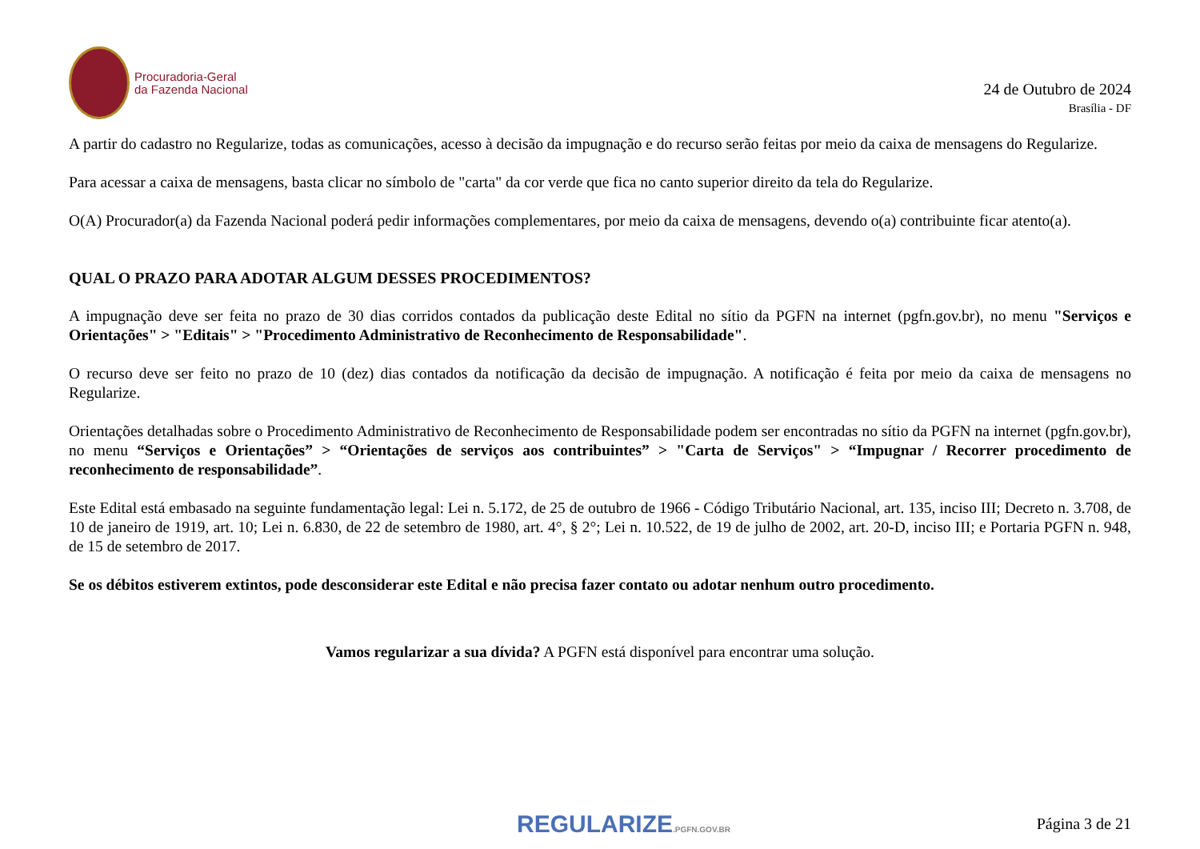Procuradoria-Geral
da Fazenda Nacional
24 de Outubro de 2024
Brasília - DF
A partir do cadastro no Regularize, todas as comunicações, acesso à decisão da impugnação e do recurso serão feitas por meio da caixa de mensagens do Regularize.
Para acessar a caixa de mensagens, basta clicar no símbolo de "carta" da cor verde que fica no canto superior direito da tela do Regularize.
O(A) Procurador(a) da Fazenda Nacional poderá pedir informações complementares, por meio da caixa de mensagens, devendo o(a) contribuinte ficar atento(a).
QUAL O PRAZO PARA ADOTAR ALGUM DESSES PROCEDIMENTOS?
A impugnação deve ser feita no prazo de 30 dias corridos contados da publicação deste Edital no sítio da PGFN na internet (pgfn.gov.br), no menu "Serviços e Orientações" > "Editais" > "Procedimento Administrativo de Reconhecimento de Responsabilidade".
O recurso deve ser feito no prazo de 10 (dez) dias contados da notificação da decisão de impugnação. A notificação é feita por meio da caixa de mensagens no Regularize.
Orientações detalhadas sobre o Procedimento Administrativo de Reconhecimento de Responsabilidade podem ser encontradas no sítio da PGFN na internet (pgfn.gov.br), no menu “Serviços e Orientações” > “Orientações de serviços aos contribuintes” > "Carta de Serviços" > “Impugnar / Recorrer procedimento de reconhecimento de responsabilidade”.
Este Edital está embasado na seguinte fundamentação legal: Lei n. 5.172, de 25 de outubro de 1966 - Código Tributário Nacional, art. 135, inciso III; Decreto n. 3.708, de 10 de janeiro de 1919, art. 10; Lei n. 6.830, de 22 de setembro de 1980, art. 4°, § 2°; Lei n. 10.522, de 19 de julho de 2002, art. 20-D, inciso III; e Portaria PGFN n. 948, de 15 de setembro de 2017.
Se os débitos estiverem extintos, pode desconsiderar este Edital e não precisa fazer contato ou adotar nenhum outro procedimento.
Vamos regularizar a sua dívida? A PGFN está disponível para encontrar uma solução.
REGULARIZE.PGFN.GOV.BR
Página 3 de 21